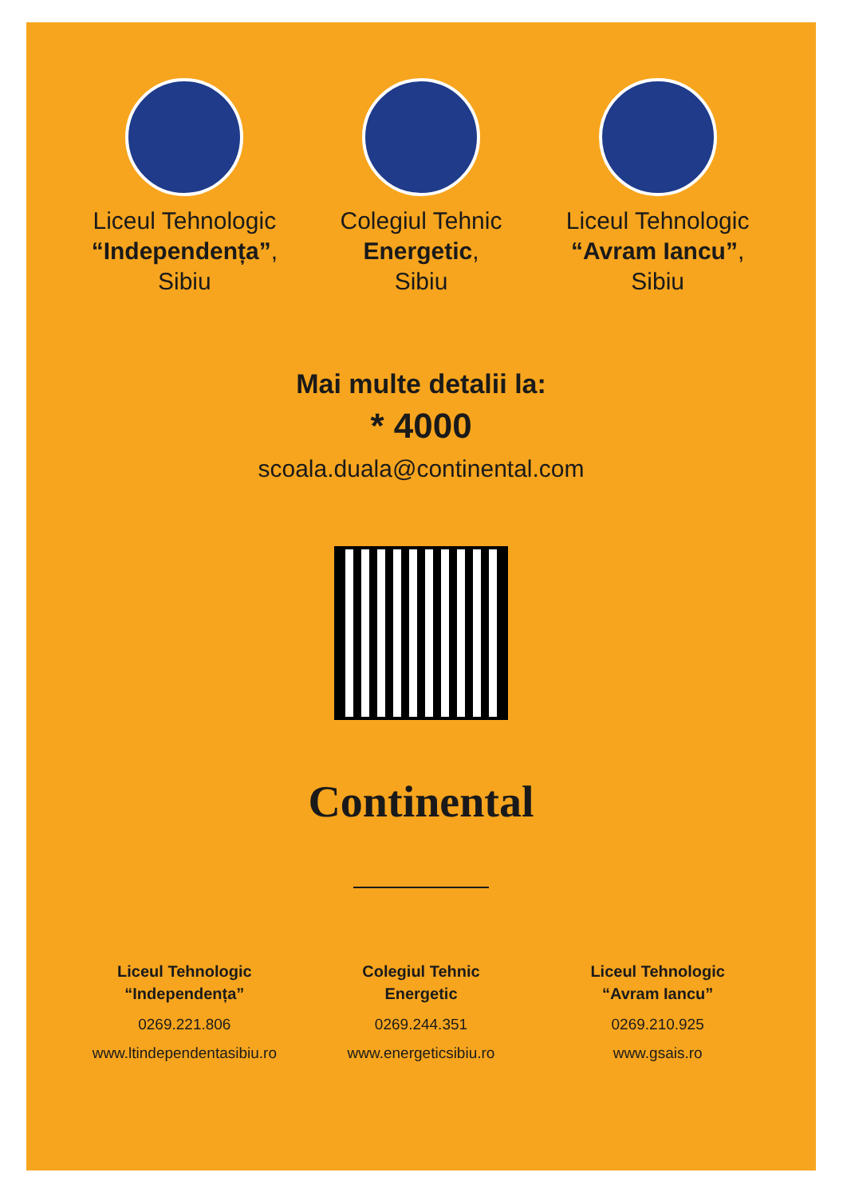Liceul Tehnologic
“Independența”,
Sibiu
Colegiul Tehnic
Energetic,
Sibiu
Liceul Tehnologic
“Avram Iancu”,
Sibiu
Mai multe detalii la:
* 4000
scoala.duala@continental.com
Continental
Liceul Tehnologic
“Independența”
0269.221.806
www.ltindependentasibiu.ro
Colegiul Tehnic
Energetic
0269.244.351
www.energeticsibiu.ro
Liceul Tehnologic
“Avram Iancu”
0269.210.925
www.gsais.ro